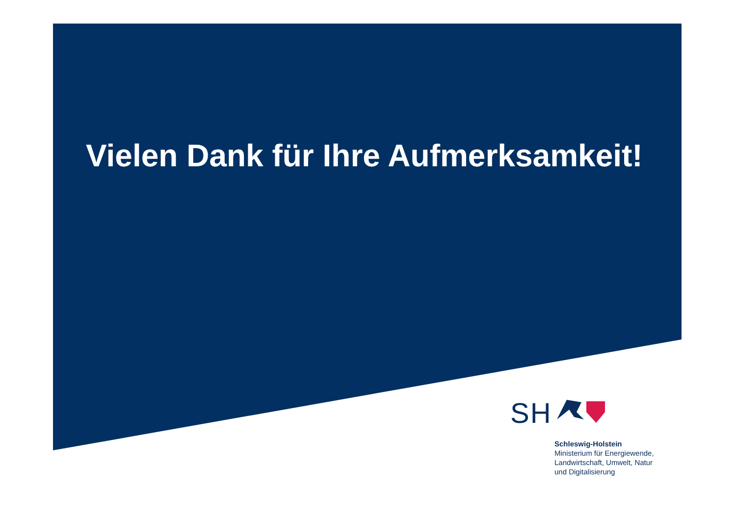Vielen Dank für Ihre Aufmerksamkeit!
SH
Schleswig-Holstein
Ministerium für Energiewende,
Landwirtschaft, Umwelt, Natur
und Digitalisierung